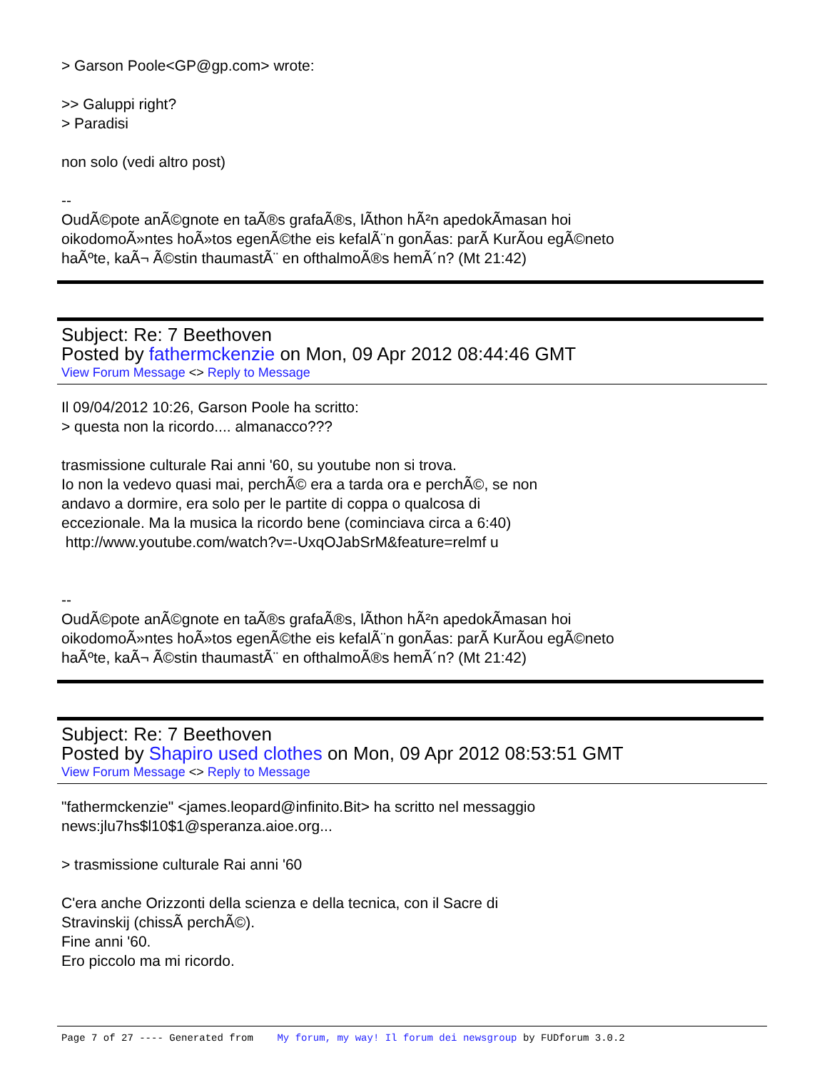> Garson Poole<GP@gp.com> wrote:
>> Galuppi right?
> Paradisi
non solo (vedi altro post)
--
OudÃ©pote anÃ©gnote en taÃ®s grafaÃ®s, lÃ­thon hÃ²n apedokÃ­masan hoi
oikodomoÃ»ntes hoÃ»tos egenÃ©the eis kefalÃ¨n gonÃ­as: parÃ KurÃ­ou egÃ©neto
haÃºte, kaÃ¬ Ã©stin thaumastÃ¨ en ofthalmoÃ®s hemÃ´n? (Mt 21:42)
Subject: Re: 7 Beethoven
Posted by fathermckenzie on Mon, 09 Apr 2012 08:44:46 GMT
View Forum Message <> Reply to Message
Il 09/04/2012 10:26, Garson Poole ha scritto:
> questa non la ricordo.... almanacco???
trasmissione culturale Rai anni '60, su youtube non si trova.
Io non la vedevo quasi mai, perchÃ© era a tarda ora e perchÃ©, se non
andavo a dormire, era solo per le partite di coppa o qualcosa di
eccezionale. Ma la musica la ricordo bene (cominciava circa a 6:40)
http://www.youtube.com/watch?v=-UxqOJabSrM&feature=relmf u
--
OudÃ©pote anÃ©gnote en taÃ®s grafaÃ®s, lÃ­thon hÃ²n apedokÃ­masan hoi
oikodomoÃ»ntes hoÃ»tos egenÃ©the eis kefalÃ¨n gonÃ­as: parÃ KurÃ­ou egÃ©neto
haÃºte, kaÃ¬ Ã©stin thaumastÃ¨ en ofthalmoÃ®s hemÃ´n? (Mt 21:42)
Subject: Re: 7 Beethoven
Posted by Shapiro used clothes on Mon, 09 Apr 2012 08:53:51 GMT
View Forum Message <> Reply to Message
"fathermckenzie" <james.leopard@infinito.Bit> ha scritto nel messaggio
news:jlu7hs$l10$1@speranza.aioe.org...
> trasmissione culturale Rai anni '60
C'era anche Orizzonti della scienza e della tecnica, con il Sacre di
Stravinskij (chissÃ perchÃ©).
Fine anni '60.
Ero piccolo ma mi ricordo.
Page 7 of 27 ---- Generated from My forum, my way! Il forum dei newsgroup by FUDforum 3.0.2